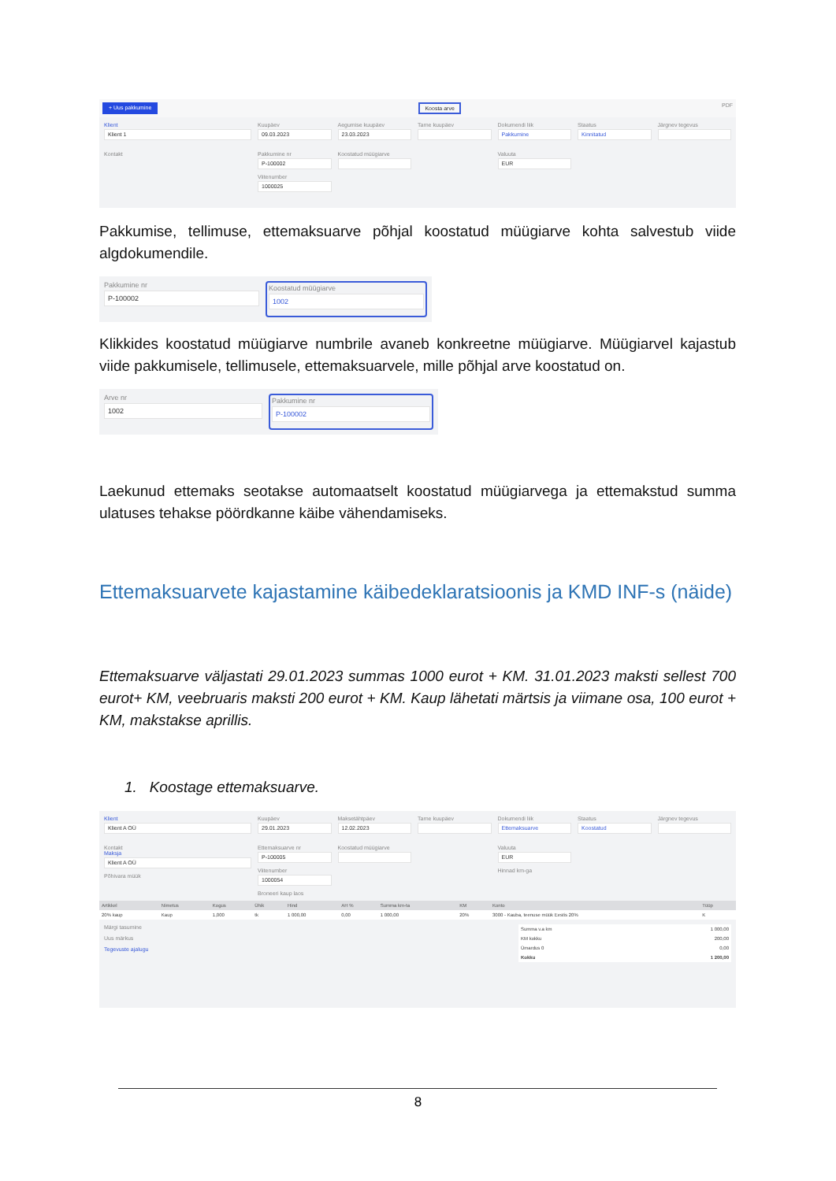+ Uus pakkumine Koosta arve PDF
Klient
Klient 1
Kuupäev
09.03.2023
Aegumise kuupäev
23.03.2023
Tarne kuupäev
Dokumendi liik
Pakkumine
Staatus
Kinnitatud
Järgnev tegevus
Kontakt
Pakkumine nr
P-100002
Viitenumber
1000025
Koostatud müügiarve
Valuuta
EUR
Pakkumise, tellimuse, ettemaksuarve põhjal koostatud müügiarve kohta salvestub viide algdokumendile.
Pakkumine nr
P-100002
Koostatud müügiarve
1002
Klikkides koostatud müügiarve numbrile avaneb konkreetne müügiarve. Müügiarvel kajastub viide pakkumisele, tellimusele, ettemaksuarvele, mille põhjal arve koostatud on.
Arve nr
1002
Pakkumine nr
P-100002
Laekunud ettemaks seotakse automaatselt koostatud müügiarvega ja ettemakstud summa ulatuses tehakse pöördkanne käibe vähendamiseks.
Ettemaksuarvete kajastamine käibedeklaratsioonis ja KMD INF-s (näide)
Ettemaksuarve väljastati 29.01.2023 summas 1000 eurot + KM. 31.01.2023 maksti sellest 700 eurot+ KM, veebruaris maksti 200 eurot + KM. Kaup lähetati märtsis ja viimane osa, 100 eurot + KM, makstakse aprillis.
1. Koostage ettemaksuarve.
Klient
Klient A OÜ
Kuupäev
29.01.2023
Maksetähtpäev
12.02.2023
Tarne kuupäev
Dokumendi liik
Ettemaksuarve
Staatus
Koostatud
Järgnev tegevus
Kontakt
Maksja
Klient A OÜ
Põhivara müük
Ettemaksuarve nr
P-100005
Viitenumber
1000054
Broneeri kaup laos
Koostatud müügiarve
Valuuta
EUR
Hinnad km-ga
| Artikkel | Nimetus | Kogus | Ühik | Hind | AH % | Summa km-ta | KM | Konto | Tüüp |
| --- | --- | --- | --- | --- | --- | --- | --- | --- | --- |
| 20% kaup | Kaup | 1,000 | tk | 1 000,00 | 0,00 | 1 000,00 | 20% | 3000 - Kauba, teenuse müük Eestis 20% | K |
Märgi tasumine
Uus märkus
Tegevuste ajalugu
| Summa v.a km | 1 000,00 |
| KM kokku | 200,00 |
| Ümardus 0 | 0,00 |
| Kokku | 1 200,00 |
8